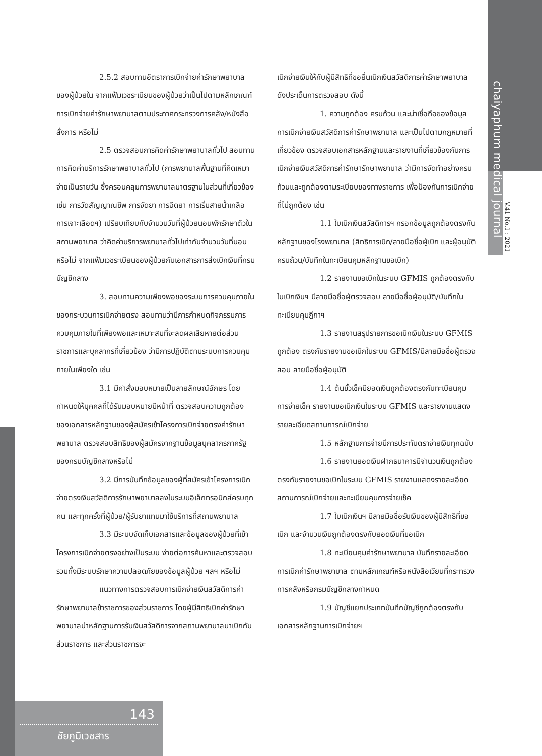chaiyaphum medical journal
V.41 No.1 : 2021
2.5.2 สอบทานอัตราการเบิกจ่ายค่ารักษาพยาบาลของผู้ป่วยใน จากแฟ้มเวชระเบียนของผู้ป่วยว่าเป็นไปตามหลักเกณฑ์การเบิกจ่ายค่ารักษาพยาบาลตามประกาศกระทรวงการคลัง/หนังสือสั่งการ หรือไม่
2.5 ตรวจสอบการคิดค่ารักษาพยาบาลทั่วไป สอบทานการคิดค่าบริการรักษาพยาบาลทั่วไป (การพยาบาลพื้นฐานที่คิดเหมาจ่ายเป็นรายวัน ซึ่งครอบคลุมการพยาบาลมาตรฐานในส่วนที่เกี่ยวข้อง เช่น การวัดสัญญาณชีพ การจัดยา การฉีดยา การเริ่มสายน้ำเกลือ การเจาะเลือดฯ) เปรียบเทียบกับจำนวนวันที่ผู้ป่วยนอนพักรักษาตัวในสถานพยาบาล ว่าคิดค่าบริการพยาบาลทั่วไปเท่ากับจำนวนวันที่นอนหรือไม่ จากแฟ้มเวชระเบียนของผู้ป่วยกับเอกสารการส่งเบิกเงินที่กรมบัญชีกลาง
3. สอบทานความเพียงพอของระบบการควบคุมภายในของกระบวนการเบิกจ่ายตรง สอบทานว่ามีการกำหนดกิจกรรมการควบคุมภายในที่เพียงพอและเหมาะสมที่จะลดผลเสียหายต่อส่วนราชการและบุคลากรที่เกี่ยวข้อง ว่ามีการปฏิบัติตามระบบการควบคุมภายในเพียงใด เช่น
3.1 มีคำสั่งมอบหมายเป็นลายลักษณ์อักษร โดยกำหนดให้บุคคลที่ได้รับมอบหมายมีหน้าที่ ตรวจสอบความถูกต้องของเอกสารหลักฐานของผู้สมัครเข้าโครงการเบิกจ่ายตรงค่ารักษาพยาบาล ตรวจสอบสิทธิของผู้สมัครจากฐานข้อมูลบุคลากรภาครัฐของกรมบัญชีกลางหรือไม่
3.2 มีการบันทึกข้อมูลของผู้ที่สมัครเข้าโครงการเบิกจ่ายตรงเงินสวัสดิการรักษาพยาบาลลงในระบบอิเล็กทรอนิกส์ครบทุกคน และทุกครั้งที่ผู้ป่วย/ผู้รับยาแทนมาใช้บริการที่สถานพยาบาล
3.3 มีระบบจัดเก็บเอกสารและข้อมูลของผู้ป่วยที่เข้าโครงการเบิกจ่ายตรงอย่างเป็นระบบ ง่ายต่อการค้นหาและตรวจสอบ รวมทั้งมีระบบรักษาความปลอดภัยของข้อมูลผู้ป่วย ฯลฯ หรือไม่
แนวทางการตรวจสอบการเบิกจ่ายเงินสวัสดิการค่ารักษาพยาบาลข้าราชการของส่วนราชการ โดยผู้มีสิทธิเบิกค่ารักษาพยาบาลนำหลักฐานการรับเงินสวัสดิการจากสถานพยาบาลมาเบิกกับส่วนราชการ และส่วนราชการจะ
เบิกจ่ายเงินให้กับผู้มีสิทธิที่ขอยื่นเบิกเงินสวัสดิการค่ารักษาพยาบาล ดังประเด็นการตรวจสอบ ดังนี้
1. ความถูกต้อง ครบถ้วน และน่าเชื่อถือของข้อมูลการเบิกจ่ายเงินสวัสดิการค่ารักษาพยาบาล และเป็นไปตามกฎหมายที่เกี่ยวข้อง ตรวจสอบเอกสารหลักฐานและรายงานที่เกี่ยวข้องกับการเบิกจ่ายเงินสวัสดิการค่ารักษารักษาพยาบาล ว่ามีการจัดทำอย่างครบถ้วนและถูกต้องตามระเบียบของทางราชการ เพื่อป้องกันการเบิกจ่าย ที่ไม่ถูกต้อง เช่น
1.1 ใบเบิกเงินสวัสดิการฯ กรอกข้อมูลถูกต้องตรงกับหลักฐานของโรงพยาบาล (สิทธิการเบิก/ลายมือชื่อผู้เบิก และผู้อนุมัติ ครบถ้วน/บันทึกในทะเบียนคุมหลักฐานขอเบิก)
1.2 รายงานขอเบิกในระบบ GFMIS ถูกต้องตรงกับใบเบิกเงินฯ มีลายมือชื่อผู้ตรวจสอบ ลายมือชื่อผู้อนุมัติ/บันทึกในทะเบียนคุมฎีกาฯ
1.3 รายงานสรุปรายการขอเบิกเงินในระบบ GFMIS ถูกต้อง ตรงกับรายงานขอเบิกในระบบ GFMIS/มีลายมือชื่อผู้ตรวจสอบ ลายมือชื่อผู้อนุมัติ
1.4 ต้นขั้วเช็คมียอดเงินถูกต้องตรงกับทะเบียนคุมการจ่ายเช็ค รายงานขอเบิกเงินในระบบ GFMIS และรายงานแสดงรายละเอียดสถานการณ์เบิกจ่าย
1.5 หลักฐานการจ่ายมีการประทับตราจ่ายเงินทุกฉบับ
1.6 รายงานยอดเงินฝากธนาคารมีจำนวนเงินถูกต้อง ตรงกับรายงานขอเบิกในระบบ GFMIS รายงานแสดงรายละเอียดสถานการณ์เบิกจ่ายและทะเบียนคุมการจ่ายเช็ค
1.7 ใบเบิกเงินฯ มีลายมือชื่อรับเงินของผู้มีสิทธิที่ขอเบิก และจำนวนเงินถูกต้องตรงกับยอดเงินที่ขอเบิก
1.8 ทะเบียนคุมค่ารักษาพยาบาล บันทึกรายละเอียดการเบิกค่ารักษาพยาบาล ตามหลักเกณฑ์หรือหนังสือเวียนที่กระทรวงการคลังหรือกรมบัญชีกลางกำหนด
1.9 บัญชีแยกประเภทบันทึกบัญชีถูกต้องตรงกับเอกสารหลักฐานการเบิกจ่ายฯ
143
ชัยภูมิเวชสาร